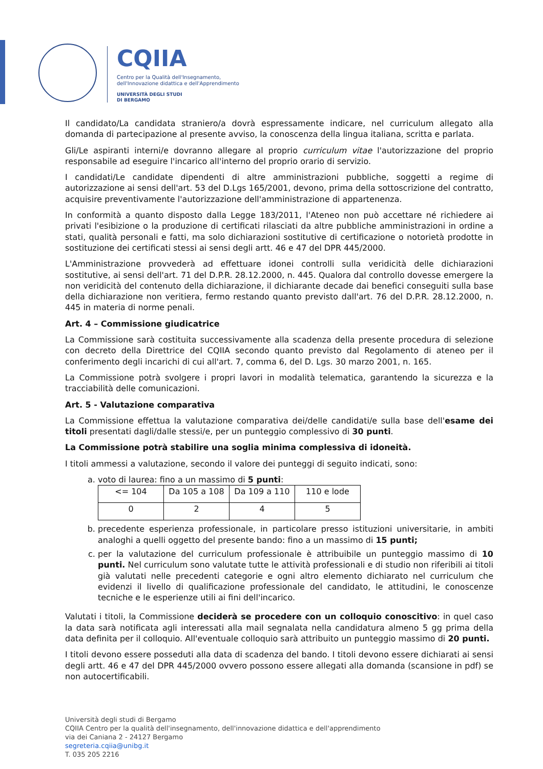CQIIA
Centro per la Qualità dell'Insegnamento,
dell'Innovazione didattica e dell'Apprendimento
UNIVERSITÀ DEGLI STUDI
DI BERGAMO
Il candidato/La candidata straniero/a dovrà espressamente indicare, nel curriculum allegato alla domanda di partecipazione al presente avviso, la conoscenza della lingua italiana, scritta e parlata.
Gli/Le aspiranti interni/e dovranno allegare al proprio curriculum vitae l'autorizzazione del proprio responsabile ad eseguire l'incarico all'interno del proprio orario di servizio.
I candidati/Le candidate dipendenti di altre amministrazioni pubbliche, soggetti a regime di autorizzazione ai sensi dell'art. 53 del D.Lgs 165/2001, devono, prima della sottoscrizione del contratto, acquisire preventivamente l'autorizzazione dell'amministrazione di appartenenza.
In conformità a quanto disposto dalla Legge 183/2011, l'Ateneo non può accettare né richiedere ai privati l'esibizione o la produzione di certificati rilasciati da altre pubbliche amministrazioni in ordine a stati, qualità personali e fatti, ma solo dichiarazioni sostitutive di certificazione o notorietà prodotte in sostituzione dei certificati stessi ai sensi degli artt. 46 e 47 del DPR 445/2000.
L'Amministrazione provvederà ad effettuare idonei controlli sulla veridicità delle dichiarazioni sostitutive, ai sensi dell'art. 71 del D.P.R. 28.12.2000, n. 445. Qualora dal controllo dovesse emergere la non veridicità del contenuto della dichiarazione, il dichiarante decade dai benefici conseguiti sulla base della dichiarazione non veritiera, fermo restando quanto previsto dall'art. 76 del D.P.R. 28.12.2000, n. 445 in materia di norme penali.
Art. 4 – Commissione giudicatrice
La Commissione sarà costituita successivamente alla scadenza della presente procedura di selezione con decreto della Direttrice del CQIIA secondo quanto previsto dal Regolamento di ateneo per il conferimento degli incarichi di cui all'art. 7, comma 6, del D. Lgs. 30 marzo 2001, n. 165.
La Commissione potrà svolgere i propri lavori in modalità telematica, garantendo la sicurezza e la tracciabilità delle comunicazioni.
Art. 5 - Valutazione comparativa
La Commissione effettua la valutazione comparativa dei/delle candidati/e sulla base dell'esame dei titoli presentati dagli/dalle stessi/e, per un punteggio complessivo di 30 punti.
La Commissione potrà stabilire una soglia minima complessiva di idoneità.
I titoli ammessi a valutazione, secondo il valore dei punteggi di seguito indicati, sono:
a. voto di laurea: fino a un massimo di 5 punti:
| <= 104 | Da 105 a 108 | Da 109 a 110 | 110 e lode |
| 0 | 2 | 4 | 5 |
b. precedente esperienza professionale, in particolare presso istituzioni universitarie, in ambiti analoghi a quelli oggetto del presente bando: fino a un massimo di 15 punti;
c. per la valutazione del curriculum professionale è attribuibile un punteggio massimo di 10 punti. Nel curriculum sono valutate tutte le attività professionali e di studio non riferibili ai titoli già valutati nelle precedenti categorie e ogni altro elemento dichiarato nel curriculum che evidenzi il livello di qualificazione professionale del candidato, le attitudini, le conoscenze tecniche e le esperienze utili ai fini dell'incarico.
Valutati i titoli, la Commissione deciderà se procedere con un colloquio conoscitivo: in quel caso la data sarà notificata agli interessati alla mail segnalata nella candidatura almeno 5 gg prima della data definita per il colloquio. All'eventuale colloquio sarà attribuito un punteggio massimo di 20 punti.
I titoli devono essere posseduti alla data di scadenza del bando. I titoli devono essere dichiarati ai sensi degli artt. 46 e 47 del DPR 445/2000 ovvero possono essere allegati alla domanda (scansione in pdf) se non autocertificabili.
Università degli studi di Bergamo
CQIIA Centro per la qualità dell'insegnamento, dell'innovazione didattica e dell'apprendimento
via dei Caniana 2 - 24127 Bergamo
segreteria.cqiia@unibg.it
T. 035 205 2216